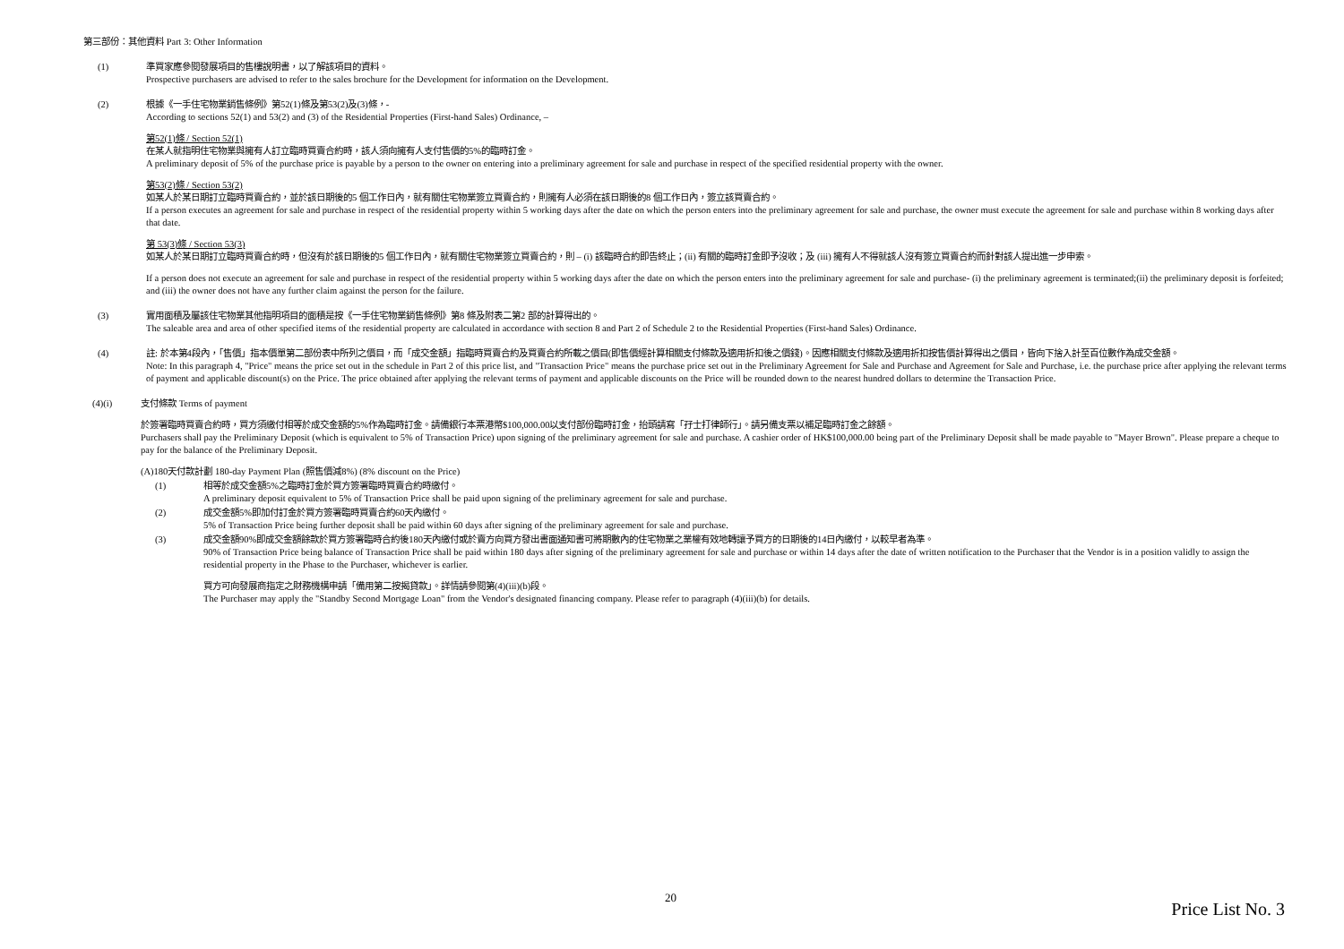第三部份：其他資料 Part 3: Other Information
(1) 準買家應參閱發展項目的售樓說明書，以了解該項目的資料。
Prospective purchasers are advised to refer to the sales brochure for the Development for information on the Development.
(2) 根據《一手住宅物業銷售條例》第52(1)條及第53(2)及(3)條，-
According to sections 52(1) and 53(2) and (3) of the Residential Properties (First-hand Sales) Ordinance, –
第52(1)條 / Section 52(1)
在某人就指明住宅物業與擁有人訂立臨時買賣合約時，該人須向擁有人支付售價的5%的臨時訂金。
A preliminary deposit of 5% of the purchase price is payable by a person to the owner on entering into a preliminary agreement for sale and purchase in respect of the specified residential property with the owner.
第53(2)條 / Section 53(2)
如某人於某日期訂立臨時買賣合約，並於該日期後的5 個工作日內，就有關住宅物業簽立買賣合約，則擁有人必須在該日期後的8 個工作日內，簽立該買賣合約。
If a person executes an agreement for sale and purchase in respect of the residential property within 5 working days after the date on which the person enters into the preliminary agreement for sale and purchase, the owner must execute the agreement for sale and purchase within 8 working days after that date.
第 53(3)條 / Section 53(3)
如某人於某日期訂立臨時買賣合約時，但沒有於該日期後的5 個工作日內，就有關住宅物業簽立買賣合約，則 – (i) 該臨時合約即告終止；(ii) 有關的臨時訂金即予沒收；及 (iii) 擁有人不得就該人沒有簽立買賣合約而針對該人提出進一步申索。
If a person does not execute an agreement for sale and purchase in respect of the residential property within 5 working days after the date on which the person enters into the preliminary agreement for sale and purchase- (i) the preliminary agreement is terminated;(ii) the preliminary deposit is forfeited; and (iii) the owner does not have any further claim against the person for the failure.
(3) 實用面積及屬該住宅物業其他指明項目的面積是按《一手住宅物業銷售條例》第8 條及附表二第2 部的計算得出的。
The saleable area and area of other specified items of the residential property are calculated in accordance with section 8 and Part 2 of Schedule 2 to the Residential Properties (First-hand Sales) Ordinance.
(4) 註: 於本第4段內，「售價」指本價單第二部份表中所列之價目，而「成交金額」指臨時買賣合約及買賣合約所載之價目(即售價經計算相關支付條款及適用折扣後之價錢)。因應相關支付條款及適用折扣按售價計算得出之價目，皆向下捨入計至百位數作為成交金額。
Note: In this paragraph 4, "Price" means the price set out in the schedule in Part 2 of this price list, and "Transaction Price" means the purchase price set out in the Preliminary Agreement for Sale and Purchase and Agreement for Sale and Purchase, i.e. the purchase price after applying the relevant terms of payment and applicable discount(s) on the Price. The price obtained after applying the relevant terms of payment and applicable discounts on the Price will be rounded down to the nearest hundred dollars to determine the Transaction Price.
(4)(i) 支付條款 Terms of payment
於簽署臨時買賣合約時，買方須繳付相等於成交金額的5%作為臨時訂金。請備銀行本票港幣$100,000.00以支付部份臨時訂金，抬頭請寫「孖士打律師行」。請另備支票以補足臨時訂金之餘額。
Purchasers shall pay the Preliminary Deposit (which is equivalent to 5% of Transaction Price) upon signing of the preliminary agreement for sale and purchase. A cashier order of HK$100,000.00 being part of the Preliminary Deposit shall be made payable to "Mayer Brown". Please prepare a cheque to pay for the balance of the Preliminary Deposit.
(A)180天付款計劃 180-day Payment Plan (照售價減8%) (8% discount on the Price)
(1) 相等於成交金額5%之臨時訂金於買方簽署臨時買賣合約時繳付。
A preliminary deposit equivalent to 5% of Transaction Price shall be paid upon signing of the preliminary agreement for sale and purchase.
(2) 成交金額5%即加付訂金於買方簽署臨時買賣合約60天內繳付。
5% of Transaction Price being further deposit shall be paid within 60 days after signing of the preliminary agreement for sale and purchase.
(3) 成交金額90%即成交金額餘款於買方簽署臨時合約後180天內繳付或於賣方向買方發出書面通知書可將期數內的住宅物業之業權有效地轉讓予買方的日期後的14日內繳付，以較早者為準。
90% of Transaction Price being balance of Transaction Price shall be paid within 180 days after signing of the preliminary agreement for sale and purchase or within 14 days after the date of written notification to the Purchaser that the Vendor is in a position validly to assign the residential property in the Phase to the Purchaser, whichever is earlier.
買方可向發展商指定之財務機構申請「備用第二按揭貸款」。詳情請參閱第(4)(iii)(b)段。
The Purchaser may apply the "Standby Second Mortgage Loan" from the Vendor's designated financing company. Please refer to paragraph (4)(iii)(b) for details.
20
Price List No. 3